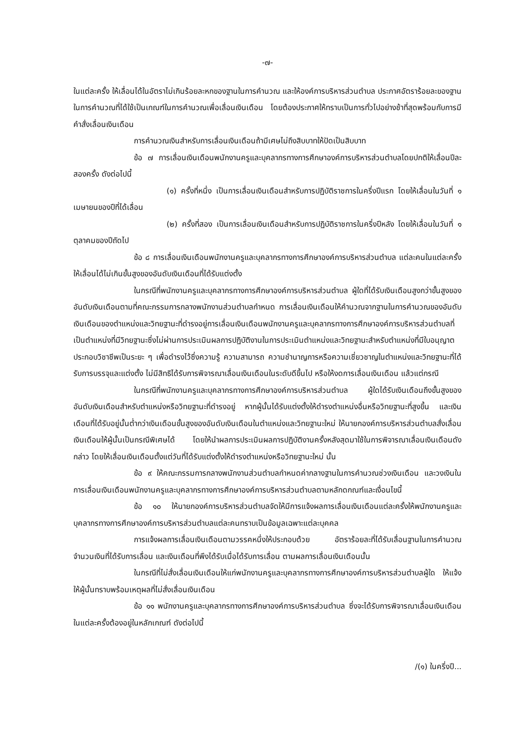-๗-
ในแต่ละครั้ง ให้เลื่อนได้ในอัตราไม่เกินร้อยละหกของฐานในการคำนวณ และให้องค์การบริหารส่วนตำบล ประกาศอัตราร้อยละของฐานในการคำนวณที่ได้ใช้เป็นเกณฑ์ในการคำนวณเพื่อเลื่อนเงินเดือน โดยต้องประกาศให้ทราบเป็นการทั่วไปอย่างช้าที่สุดพร้อมกับการมีคำสั่งเลื่อนเงินเดือน
การคำนวณเงินสำหรับการเลื่อนเงินเดือนถ้ามีเศษไม่ถึงสิบบาทให้ปัดเป็นสิบบาท
ข้อ ๗ การเลื่อนเงินเดือนพนักงานครูและบุคลากรทางการศึกษาองค์การบริหารส่วนตำบลโดยปกติให้เลื่อนปีละสองครั้ง ดังต่อไปนี้
(๑) ครั้งที่หนึ่ง เป็นการเลื่อนเงินเดือนสำหรับการปฏิบัติราชการในครึ่งปีแรก โดยให้เลื่อนในวันที่ ๑ เมษายนของปีที่ได้เลื่อน
(๒) ครั้งที่สอง เป็นการเลื่อนเงินเดือนสำหรับการปฏิบัติราชการในครึ่งปีหลัง โดยให้เลื่อนในวันที่ ๑ ตุลาคมของปีถัดไป
ข้อ ๘ การเลื่อนเงินเดือนพนักงานครูและบุคลากรทางการศึกษาองค์การบริหารส่วนตำบล แต่ละคนในแต่ละครั้ง ให้เลื่อนได้ไม่เกินขั้นสูงของอันดับเงินเดือนที่ได้รับแต่งตั้ง
ในกรณีที่พนักงานครูและบุคลากรทางการศึกษาองค์การบริหารส่วนตำบล ผู้ใดที่ได้รับเงินเดือนสูงกว่าขั้นสูงของอันดับเงินเดือนตามที่คณะกรรมการกลางพนักงานส่วนตำบลกำหนด การเลื่อนเงินเดือนให้คำนวณจากฐานในการคำนวณของอันดับเงินเดือนของตำแหน่งและวิทยฐานะที่ดำรงอยู่การเลื่อนเงินเดือนพนักงานครูและบุคลากรทางการศึกษาองค์การบริหารส่วนตำบลที่เป็นตำแหน่งที่มีวิทยฐานะซึ่งไม่ผ่านการประเมินผลการปฏิบัติงานในการประเมินตำแหน่งและวิทยฐานะสำหรับตำแหน่งที่มีใบอนุญาตประกอบวิชาชีพเป็นระยะ ๆ เพื่อดำรงไว้ซึ่งความรู้ ความสามารถ ความชำนาญการหรือความเชี่ยวชาญในตำแหน่งและวิทยฐานะที่ได้รับการบรรจุและแต่งตั้ง ไม่มีสิทธิได้รับการพิจารณาเลื่อนเงินเดือนในระดับดีขึ้นไป หรือให้งดการเลื่อนเงินเดือน แล้วแต่กรณี
ในกรณีที่พนักงานครูและบุคลากรทางการศึกษาองค์การบริหารส่วนตำบล ผู้ใดได้รับเงินเดือนถึงขั้นสูงของอันดับเงินเดือนสำหรับตำแหน่งหรือวิทยฐานะที่ดำรงอยู่ หากผู้นั้นได้รับแต่งตั้งให้ดำรงตำแหน่งอื่นหรือวิทยฐานะที่สูงขึ้น และเงินเดือนที่ได้รับอยู่นั้นต่ำกว่าเงินเดือนขั้นสูงของอันดับเงินเดือนในตำแหน่งและวิทยฐานะใหม่ ให้นายกองค์การบริหารส่วนตำบลสั่งเลื่อนเงินเดือนให้ผู้นั้นเป็นกรณีพิเศษได้ โดยให้นำผลการประเมินผลการปฏิบัติงานครั้งหลังสุดมาใช้ในการพิจารณาเลื่อนเงินเดือนดังกล่าว โดยให้เลื่อนเงินเดือนตั้งแต่วันที่ได้รับแต่งตั้งให้ดำรงตำแหน่งหรือวิทยฐานะใหม่ นั้น
ข้อ ๙ ให้คณะกรรมการกลางพนักงานส่วนตำบลกำหนดค่ากลางฐานในการคำนวณช่วงเงินเดือน และวงเงินในการเลื่อนเงินเดือนพนักงานครูและบุคลากรทางการศึกษาองค์การบริหารส่วนตำบลตามหลักดกณฑ์และเงื่อนไขนี้
ข้อ ๑๐ ให้นายกองค์การบริหารส่วนตำบลจัดให้มีการแจ้งผลการเลื่อนเงินเดือนแต่ละครั้งให้พนักงานครูและบุคลากรทางการศึกษาองค์การบริหารส่วนตำบลแต่ละคนทราบเป็นข้อมูลเฉพาะแต่ละบุคคล
การแจ้งผลการเลื่อนเงินเดือนตามวรรคหนึ่งให้ประกอบด้วย อัตราร้อยละที่ได้รับเลื่อนฐานในการคำนวณ จำนวนเงินที่ได้รับการเลื่อน และเงินเดือนที่พึงได้รับเมื่อได้รับการเลื่อน ตามผลการเลื่อนเงินเดือนนั้น
ในกรณีที่ไม่สั่งเลื่อนเงินเดือนให้แก่พนักงานครูและบุคลากรทางการศึกษาองค์การบริหารส่วนตำบลผู้ใด ให้แจ้งให้ผู้นั้นทราบพร้อมเหตุผลที่ไม่สั่งเลื่อนเงินเดือน
ข้อ ๑๑ พนักงานครูและบุคลากรทางการศึกษาองค์การบริหารส่วนตำบล ซึ่งจะได้รับการพิจารณาเลื่อนเงินเดือนในแต่ละครั้งต้องอยู่ในหลักเกณฑ์ ดังต่อไปนี้
/(๑) ในครึ่งปี...